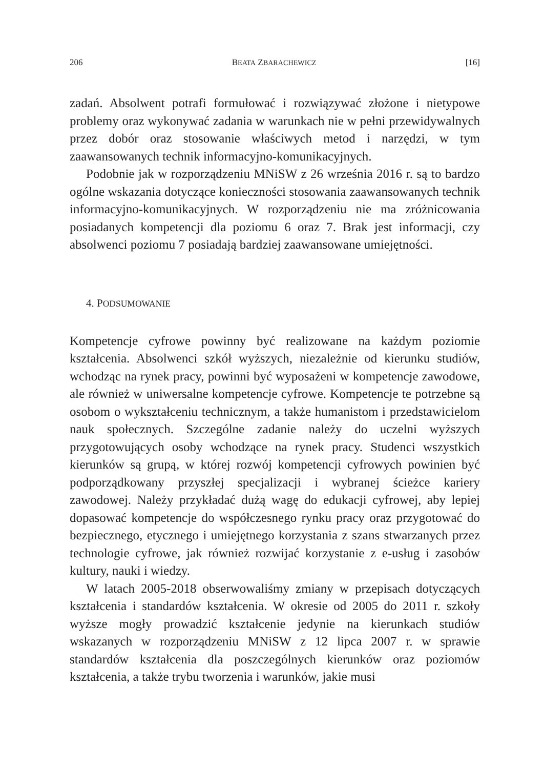206 BEATA ZBARACHEWICZ [16]
zadań. Absolwent potrafi formułować i rozwiązywać złożone i nietypowe problemy oraz wykonywać zadania w warunkach nie w pełni przewidywalnych przez dobór oraz stosowanie właściwych metod i narzędzi, w tym zaawansowanych technik informacyjno-komunikacyjnych.
Podobnie jak w rozporządzeniu MNiSW z 26 września 2016 r. są to bardzo ogólne wskazania dotyczące konieczności stosowania zaawansowanych technik informacyjno-komunikacyjnych. W rozporządzeniu nie ma zróżnicowania posiadanych kompetencji dla poziomu 6 oraz 7. Brak jest informacji, czy absolwenci poziomu 7 posiadają bardziej zaawansowane umiejętności.
4. PODSUMOWANIE
Kompetencje cyfrowe powinny być realizowane na każdym poziomie kształcenia. Absolwenci szkół wyższych, niezależnie od kierunku studiów, wchodząc na rynek pracy, powinni być wyposażeni w kompetencje zawodowe, ale również w uniwersalne kompetencje cyfrowe. Kompetencje te potrzebne są osobom o wykształceniu technicznym, a także humanistom i przedstawicielom nauk społecznych. Szczególne zadanie należy do uczelni wyższych przygotowujących osoby wchodzące na rynek pracy. Studenci wszystkich kierunków są grupą, w której rozwój kompetencji cyfrowych powinien być podporządkowany przyszłej specjalizacji i wybranej ścieżce kariery zawodowej. Należy przykładać dużą wagę do edukacji cyfrowej, aby lepiej dopasować kompetencje do współczesnego rynku pracy oraz przygotować do bezpiecznego, etycznego i umiejętnego korzystania z szans stwarzanych przez technologie cyfrowe, jak również rozwijać korzystanie z e-usług i zasobów kultury, nauki i wiedzy.
W latach 2005-2018 obserwowaliśmy zmiany w przepisach dotyczących kształcenia i standardów kształcenia. W okresie od 2005 do 2011 r. szkoły wyższe mogły prowadzić kształcenie jedynie na kierunkach studiów wskazanych w rozporządzeniu MNiSW z 12 lipca 2007 r. w sprawie standardów kształcenia dla poszczególnych kierunków oraz poziomów kształcenia, a także trybu tworzenia i warunków, jakie musi